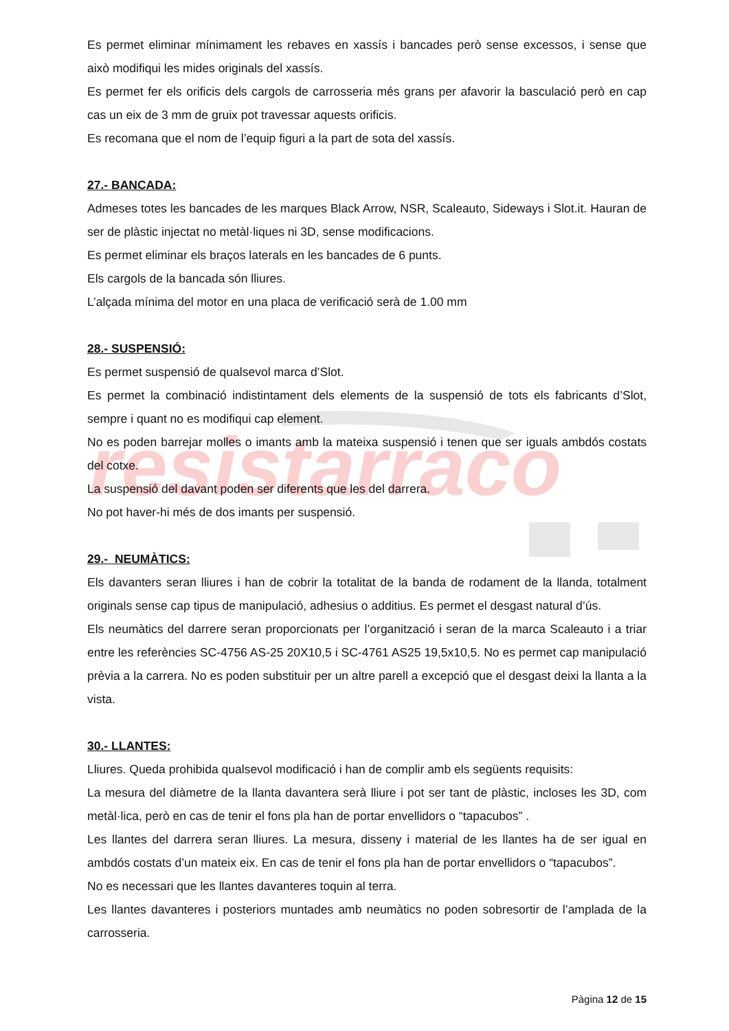resistarraco
Es permet eliminar mínimament les rebaves en xassís i bancades però sense excessos, i sense que això modifiqui les mides originals del xassís.
Es permet fer els orificis dels cargols de carrosseria més grans per afavorir la basculació però en cap cas un eix de 3 mm de gruix pot travessar aquests orificis.
Es recomana que el nom de l’equip figuri a la part de sota del xassís.
27.- BANCADA:
Admeses totes les bancades de les marques Black Arrow, NSR, Scaleauto, Sideways i Slot.it. Hauran de ser de plàstic injectat no metàl·liques ni 3D, sense modificacions.
Es permet eliminar els braços laterals en les bancades de 6 punts.
Els cargols de la bancada són lliures.
L’alçada mínima del motor en una placa de verificació serà de 1.00 mm
28.- SUSPENSIÓ:
Es permet suspensió de qualsevol marca d’Slot.
Es permet la combinació indistintament dels elements de la suspensió de tots els fabricants d’Slot, sempre i quant no es modifiqui cap element.
No es poden barrejar molles o imants amb la mateixa suspensió i tenen que ser iguals ambdós costats del cotxe.
La suspensió del davant poden ser diferents que les del darrera.
No pot haver-hi més de dos imants per suspensió.
29.- NEUMÀTICS:
Els davanters seran lliures i han de cobrir la totalitat de la banda de rodament de la llanda, totalment originals sense cap tipus de manipulació, adhesius o additius. Es permet el desgast natural d’ús.
Els neumàtics del darrere seran proporcionats per l’organització i seran de la marca Scaleauto i a triar entre les referències SC-4756 AS-25 20X10,5 i SC-4761 AS25 19,5x10,5. No es permet cap manipulació prèvia a la carrera. No es poden substituir per un altre parell a excepció que el desgast deixi la llanta a la vista.
30.- LLANTES:
Lliures. Queda prohibida qualsevol modificació i han de complir amb els següents requisits:
La mesura del diàmetre de la llanta davantera serà lliure i pot ser tant de plàstic, incloses les 3D, com metàl·lica, però en cas de tenir el fons pla han de portar envellidors o “tapacubos” .
Les llantes del darrera seran lliures. La mesura, disseny i material de les llantes ha de ser igual en ambdós costats d’un mateix eix. En cas de tenir el fons pla han de portar envellidors o “tapacubos”.
No es necessari que les llantes davanteres toquin al terra.
Les llantes davanteres i posteriors muntades amb neumàtics no poden sobresortir de l’amplada de la carrosseria.
Pàgina 12 de 15